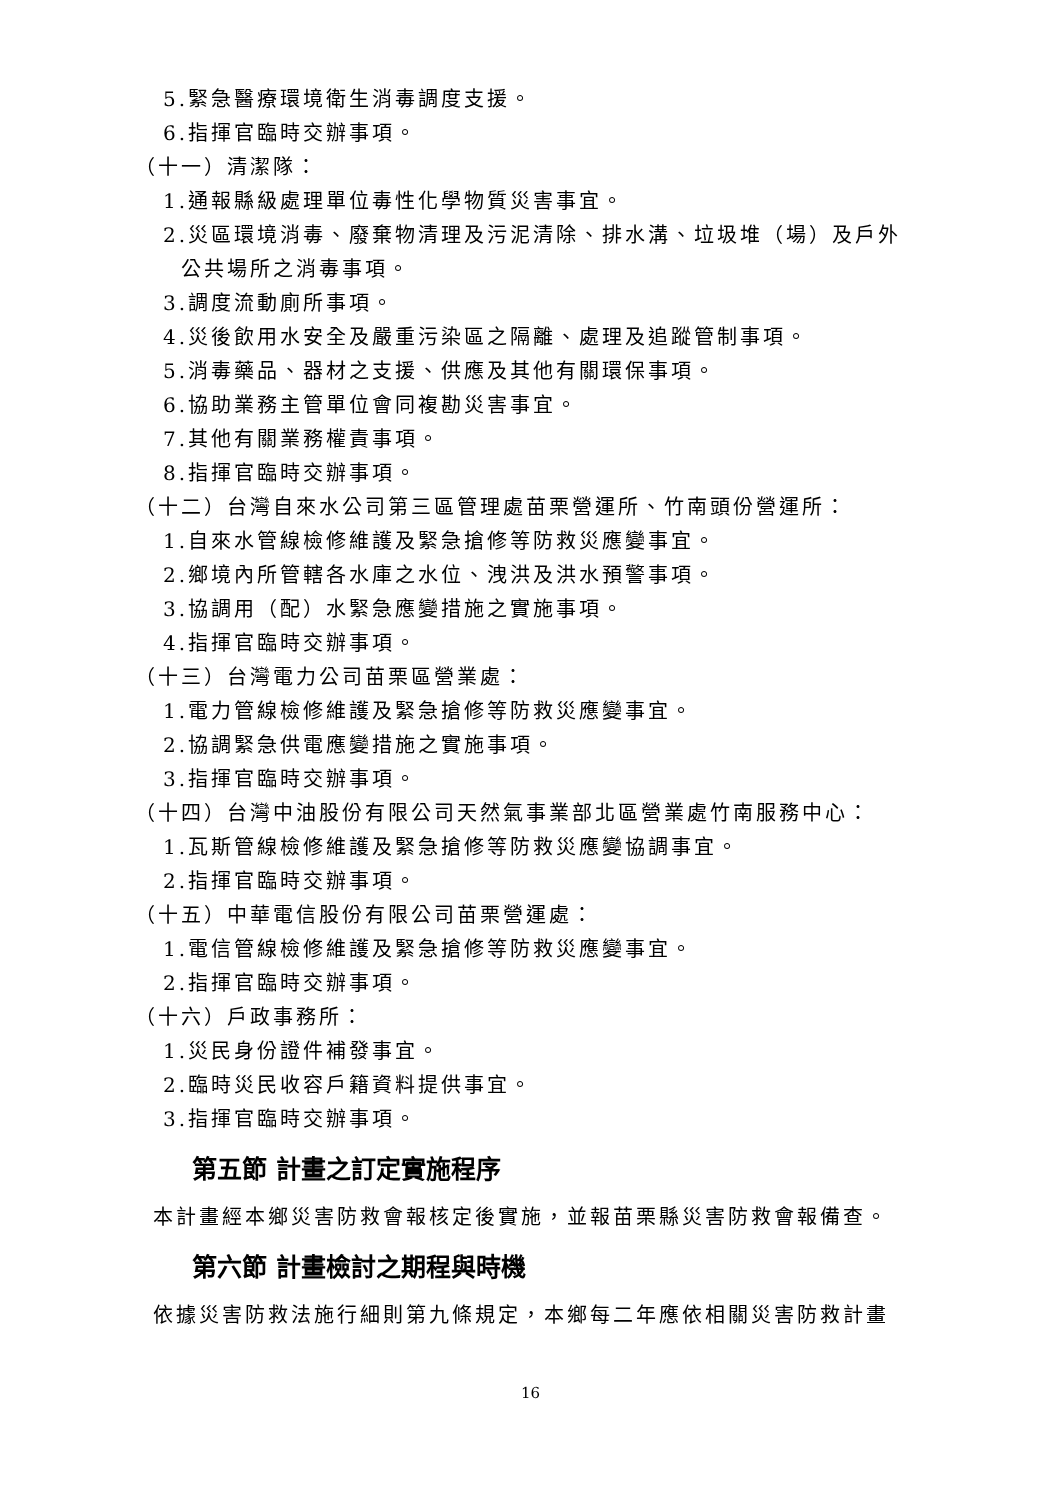5.緊急醫療環境衛生消毒調度支援。
6.指揮官臨時交辦事項。
（十一）清潔隊：
1.通報縣級處理單位毒性化學物質災害事宜。
2.災區環境消毒、廢棄物清理及污泥清除、排水溝、垃圾堆（場）及戶外
公共場所之消毒事項。
3.調度流動廁所事項。
4.災後飲用水安全及嚴重污染區之隔離、處理及追蹤管制事項。
5.消毒藥品、器材之支援、供應及其他有關環保事項。
6.協助業務主管單位會同複勘災害事宜。
7.其他有關業務權責事項。
8.指揮官臨時交辦事項。
（十二）台灣自來水公司第三區管理處苗栗營運所、竹南頭份營運所：
1.自來水管線檢修維護及緊急搶修等防救災應變事宜。
2.鄉境內所管轄各水庫之水位、洩洪及洪水預警事項。
3.協調用（配）水緊急應變措施之實施事項。
4.指揮官臨時交辦事項。
（十三）台灣電力公司苗栗區營業處：
1.電力管線檢修維護及緊急搶修等防救災應變事宜。
2.協調緊急供電應變措施之實施事項。
3.指揮官臨時交辦事項。
（十四）台灣中油股份有限公司天然氣事業部北區營業處竹南服務中心：
1.瓦斯管線檢修維護及緊急搶修等防救災應變協調事宜。
2.指揮官臨時交辦事項。
（十五）中華電信股份有限公司苗栗營運處：
1.電信管線檢修維護及緊急搶修等防救災應變事宜。
2.指揮官臨時交辦事項。
（十六）戶政事務所：
1.災民身份證件補發事宜。
2.臨時災民收容戶籍資料提供事宜。
3.指揮官臨時交辦事項。
第五節 計畫之訂定實施程序
本計畫經本鄉災害防救會報核定後實施，並報苗栗縣災害防救會報備查。
第六節 計畫檢討之期程與時機
依據災害防救法施行細則第九條規定，本鄉每二年應依相關災害防救計畫
16